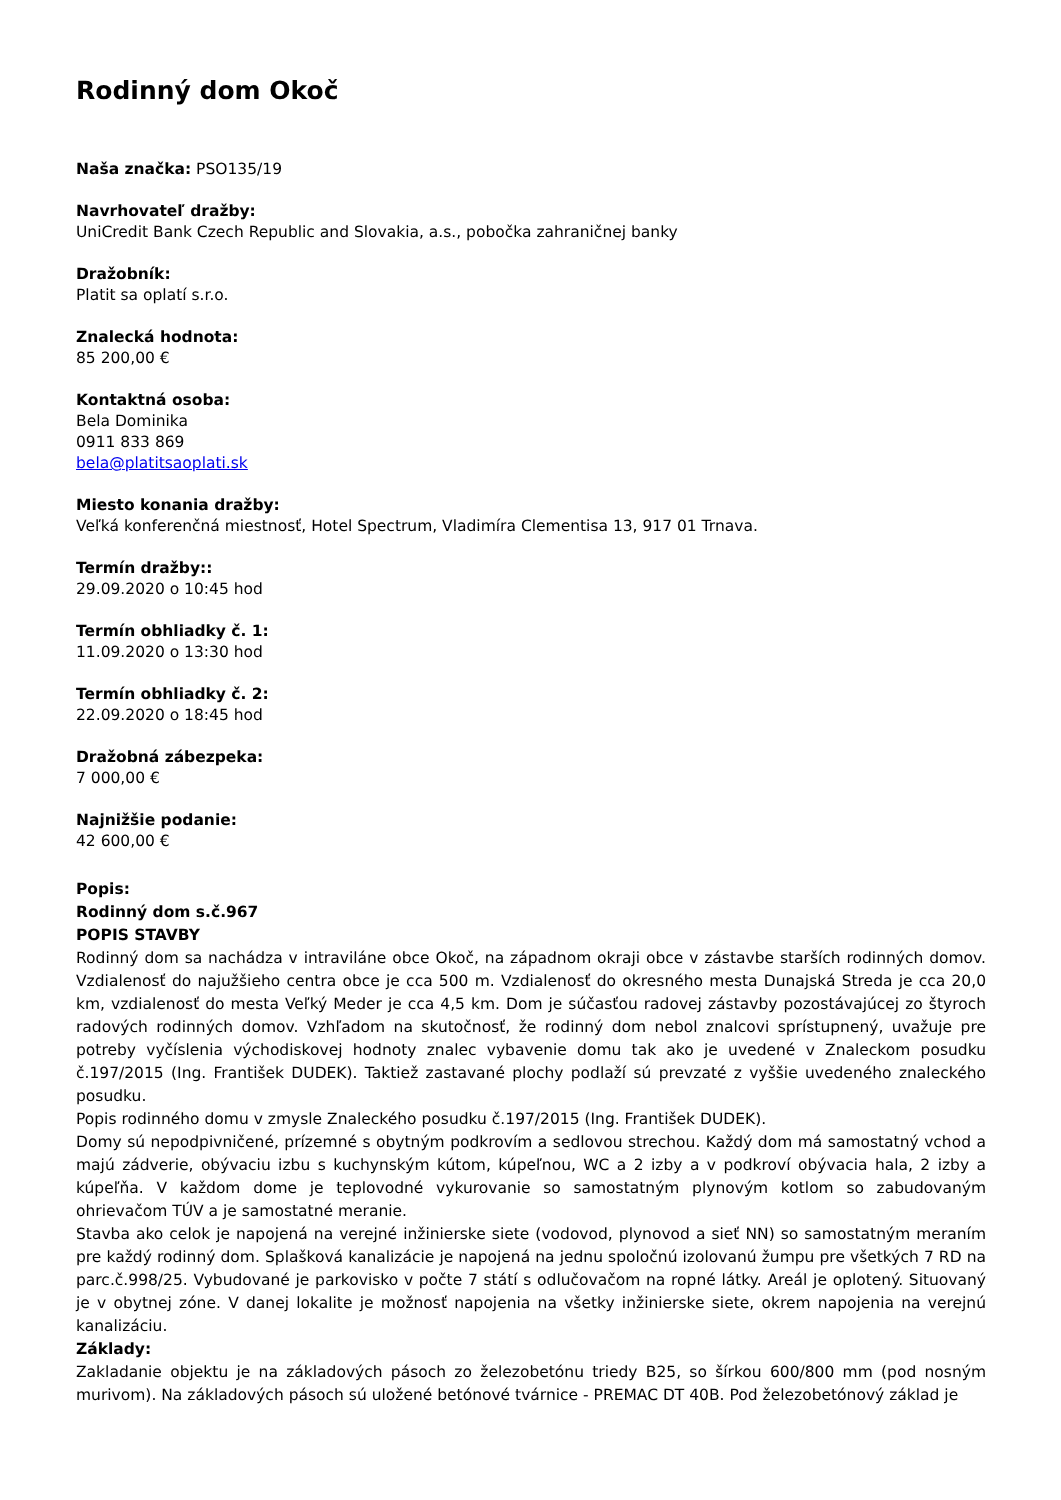Rodinný dom Okoč
Naša značka: PSO135/19
Navrhovateľ dražby:
UniCredit Bank Czech Republic and Slovakia, a.s., pobočka zahraničnej banky
Dražobník:
Platit sa oplatí s.r.o.
Znalecká hodnota:
85 200,00 €
Kontaktná osoba:
Bela Dominika
0911 833 869
bela@platitsaoplati.sk
Miesto konania dražby:
Veľká konferenčná miestnosť, Hotel Spectrum, Vladimíra Clementisa 13, 917 01 Trnava.
Termín dražby::
29.09.2020 o 10:45 hod
Termín obhliadky č. 1:
11.09.2020 o 13:30 hod
Termín obhliadky č. 2:
22.09.2020 o 18:45 hod
Dražobná zábezpeka:
7 000,00 €
Najnižšie podanie:
42 600,00 €
Popis:
Rodinný dom s.č.967
POPIS STAVBY
Rodinný dom sa nachádza v intraviláne obce Okoč, na západnom okraji obce v zástavbe starších rodinných domov. Vzdialenosť do najužšieho centra obce je cca 500 m. Vzdialenosť do okresného mesta Dunajská Streda je cca 20,0 km, vzdialenosť do mesta Veľký Meder je cca 4,5 km. Dom je súčasťou radovej zástavby pozostávajúcej zo štyroch radových rodinných domov. Vzhľadom na skutočnosť, že rodinný dom nebol znalcovi sprístupnený, uvažuje pre potreby vyčíslenia východiskovej hodnoty znalec vybavenie domu tak ako je uvedené v Znaleckom posudku č.197/2015 (Ing. František DUDEK). Taktiež zastavané plochy podlaží sú prevzaté z vyššie uvedeného znaleckého posudku.
Popis rodinného domu v zmysle Znaleckého posudku č.197/2015 (Ing. František DUDEK).
Domy sú nepodpivničené, prízemné s obytným podkrovím a sedlovou strechou. Každý dom má samostatný vchod a majú zádverie, obývaciu izbu s kuchynským kútom, kúpeľnou, WC a 2 izby a v podkroví obývacia hala, 2 izby a kúpeľňa. V každom dome je teplovodné vykurovanie so samostatným plynovým kotlom so zabudovaným ohrievačom TÚV a je samostatné meranie.
Stavba ako celok je napojená na verejné inžinierske siete (vodovod, plynovod a sieť NN) so samostatným meraním pre každý rodinný dom. Splašková kanalizácie je napojená na jednu spoločnú izolovanú žumpu pre všetkých 7 RD na parc.č.998/25. Vybudované je parkovisko v počte 7 státí s odlučovačom na ropné látky. Areál je oplotený. Situovaný je v obytnej zóne. V danej lokalite je možnosť napojenia na všetky inžinierske siete, okrem napojenia na verejnú kanalizáciu.
Základy:
Zakladanie objektu je na základových pásoch zo železobetónu triedy B25, so šírkou 600/800 mm (pod nosným murivom). Na základových pásoch sú uložené betónové tvárnice - PREMAC DT 40B. Pod železobetónový základ je